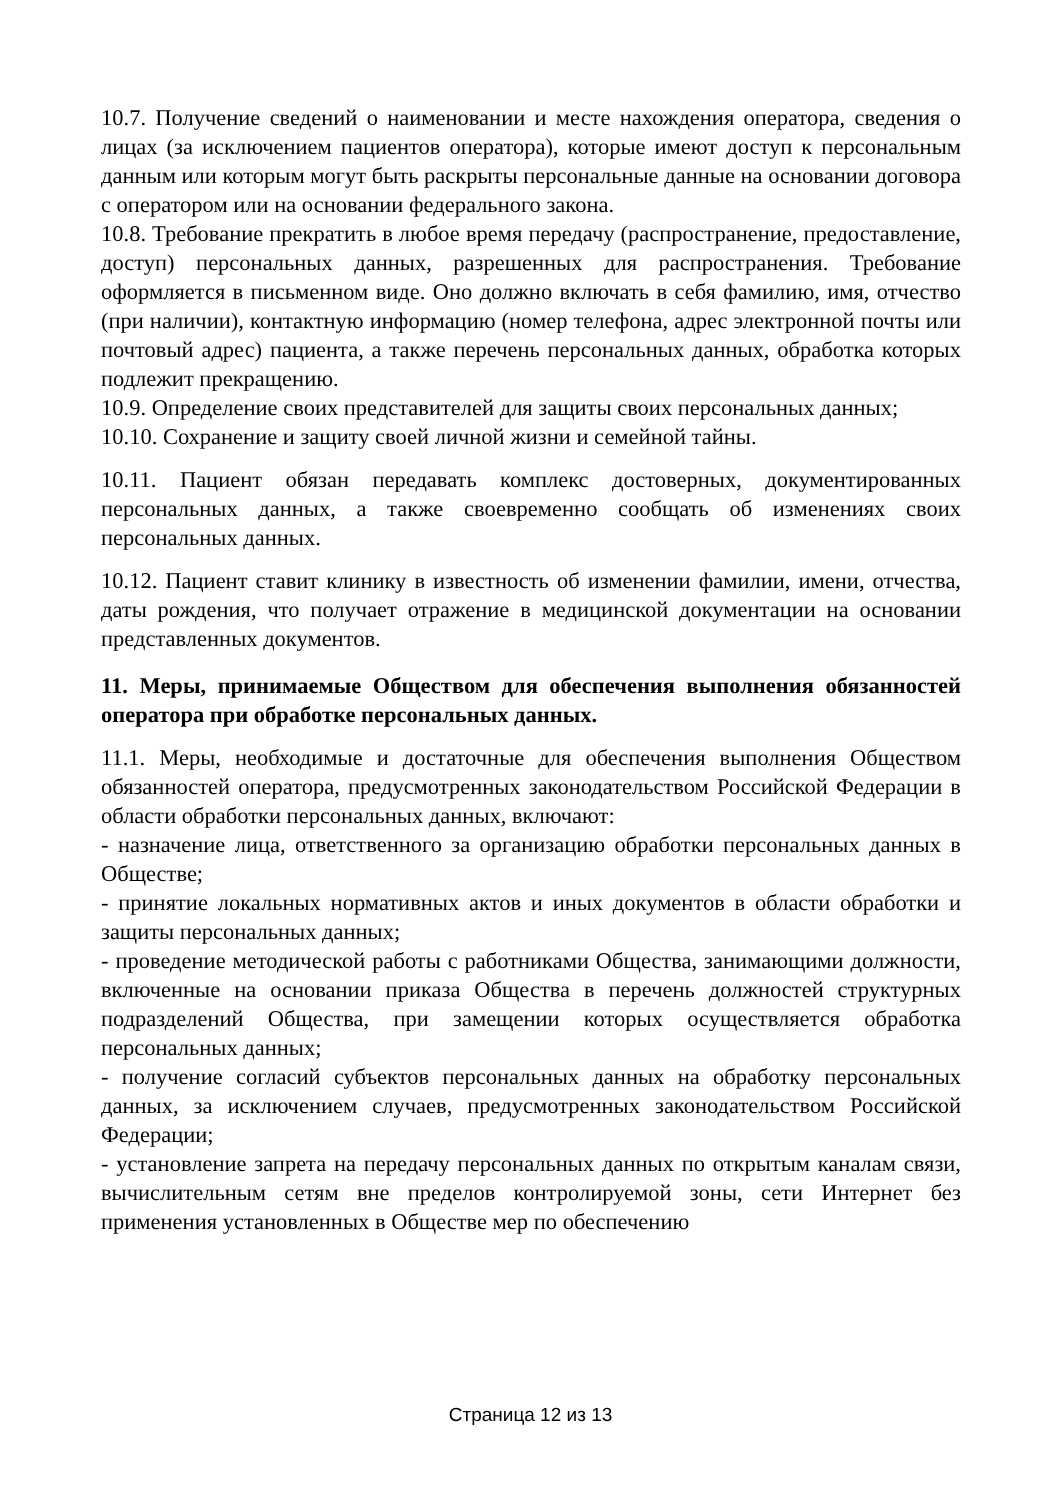10.7. Получение сведений о наименовании и месте нахождения оператора, сведения о лицах (за исключением пациентов оператора), которые имеют доступ к персональным данным или которым могут быть раскрыты персональные данные на основании договора с оператором или на основании федерального закона.
10.8. Требование прекратить в любое время передачу (распространение, предоставление, доступ) персональных данных, разрешенных для распространения. Требование оформляется в письменном виде. Оно должно включать в себя фамилию, имя, отчество (при наличии), контактную информацию (номер телефона, адрес электронной почты или почтовый адрес) пациента, а также перечень персональных данных, обработка которых подлежит прекращению.
10.9. Определение своих представителей для защиты своих персональных данных;
10.10. Сохранение и защиту своей личной жизни и семейной тайны.
10.11. Пациент обязан передавать комплекс достоверных, документированных персональных данных, а также своевременно сообщать об изменениях своих персональных данных.
10.12. Пациент ставит клинику в известность об изменении фамилии, имени, отчества, даты рождения, что получает отражение в медицинской документации на основании представленных документов.
11. Меры, принимаемые Обществом для обеспечения выполнения обязанностей оператора при обработке персональных данных.
11.1. Меры, необходимые и достаточные для обеспечения выполнения Обществом обязанностей оператора, предусмотренных законодательством Российской Федерации в области обработки персональных данных, включают:
- назначение лица, ответственного за организацию обработки персональных данных в Обществе;
- принятие локальных нормативных актов и иных документов в области обработки и защиты персональных данных;
- проведение методической работы с работниками Общества, занимающими должности, включенные на основании приказа Общества в перечень должностей структурных подразделений Общества, при замещении которых осуществляется обработка персональных данных;
- получение согласий субъектов персональных данных на обработку персональных данных, за исключением случаев, предусмотренных законодательством Российской Федерации;
- установление запрета на передачу персональных данных по открытым каналам связи, вычислительным сетям вне пределов контролируемой зоны, сети Интернет без применения установленных в Обществе мер по обеспечению
Страница 12 из 13